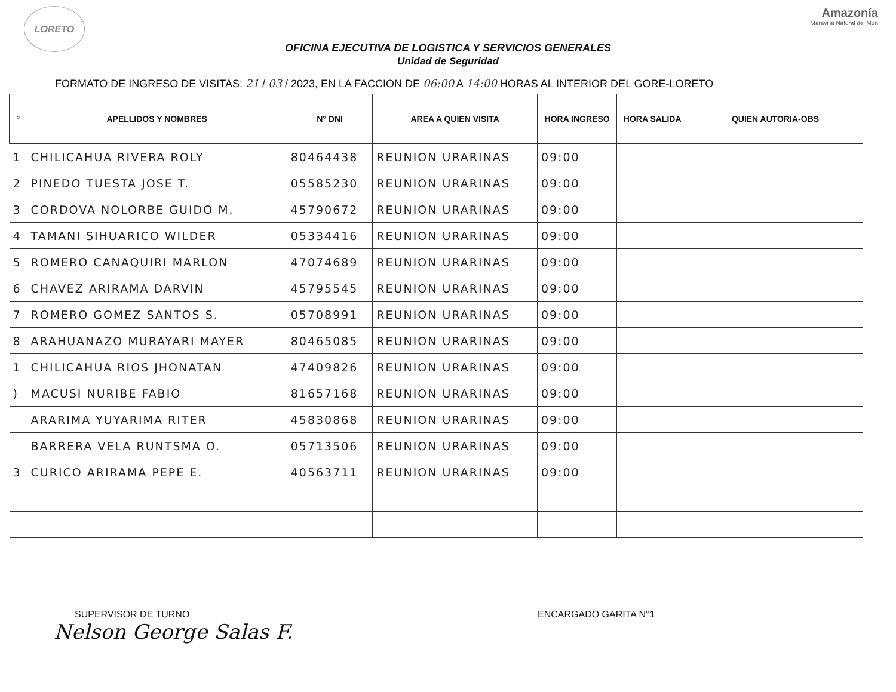LORETO
Amazonía
Maravilla Natural del Mun
OFICINA EJECUTIVA DE LOGISTICA Y SERVICIOS GENERALES
Unidad de Seguridad
FORMATO DE INGRESO DE VISITAS: 21 / 03 / 2023, EN LA FACCION DE 06:00 A 14:00 HORAS AL INTERIOR DEL GORE-LORETO
| ° | APELLIDOS Y NOMBRES | N° DNI | AREA A QUIEN VISITA | HORA INGRESO | HORA SALIDA | QUIEN AUTORIA-OBS |
| --- | --- | --- | --- | --- | --- | --- |
| 1 | CHILICAHUA RIVERA ROLY | 80464438 | REUNION URARINAS | 09:00 | | |
| 2 | PINEDO TUESTA JOSE T. | 05585230 | REUNION URARINAS | 09:00 | | |
| 3 | CORDOVA NOLORBE GUIDO M. | 45790672 | REUNION URARINAS | 09:00 | | |
| 4 | TAMANI SIHUARICO WILDER | 05334416 | REUNION URARINAS | 09:00 | | |
| 5 | ROMERO CANAQUIRI MARLON | 47074689 | REUNION URARINAS | 09:00 | | |
| 6 | CHAVEZ ARIRAMA DARVIN | 45795545 | REUNION URARINAS | 09:00 | | |
| 7 | ROMERO GOMEZ SANTOS S. | 05708991 | REUNION URARINAS | 09:00 | | |
| 8 | ARAHUANAZO MURAYARI MAYER | 80465085 | REUNION URARINAS | 09:00 | | |
| 1 | CHILICAHUA RIOS JHONATAN | 47409826 | REUNION URARINAS | 09:00 | | |
| ) | MACUSI NURIBE FABIO | 81657168 | REUNION URARINAS | 09:00 | | |
| | ARARIMA YUYARIMA RITER | 45830868 | REUNION URARINAS | 09:00 | | |
| | BARRERA VELA RUNTSMA O. | 05713506 | REUNION URARINAS | 09:00 | | |
| 3 | CURICO ARIRAMA PEPE E. | 40563711 | REUNION URARINAS | 09:00 | | |
SUPERVISOR DE TURNO ENCARGADO GARITA N°1
Nelson George Salas F.